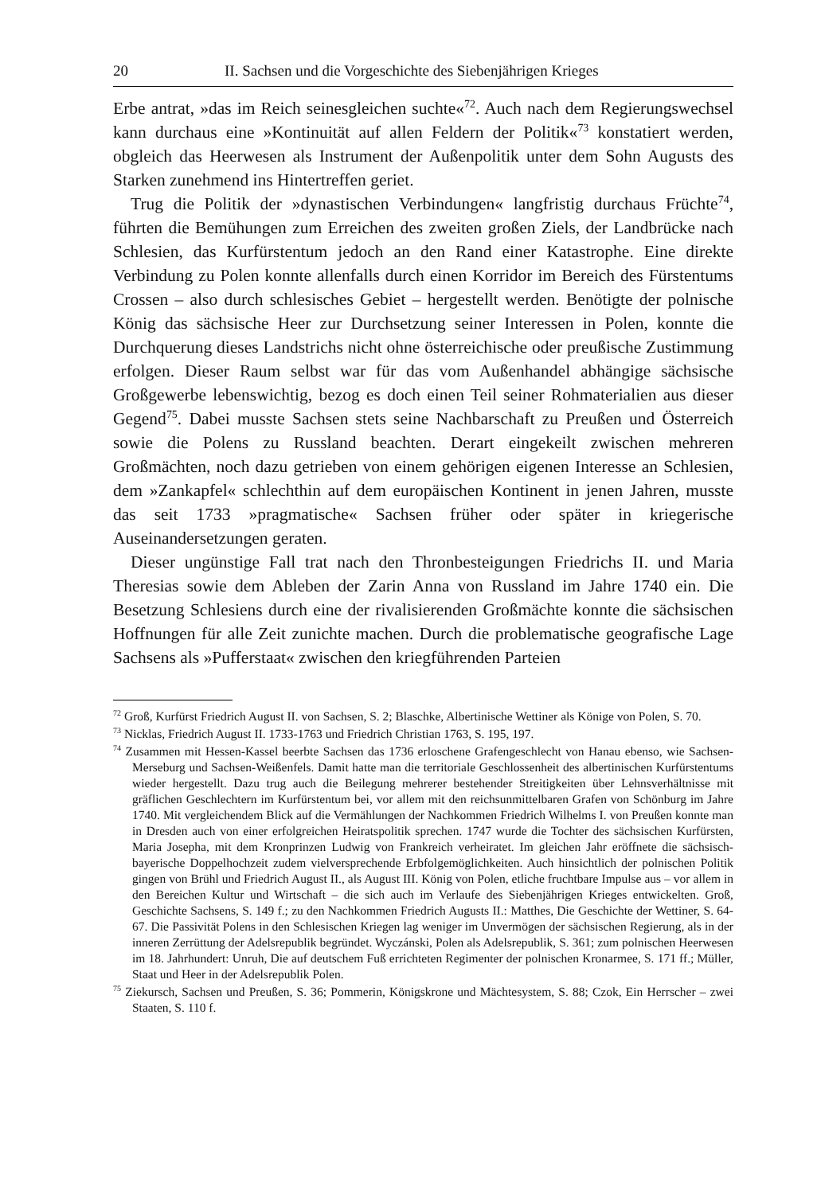20 II. Sachsen und die Vorgeschichte des Siebenjährigen Krieges
Erbe antrat, »das im Reich seinesgleichen suchte«<sup>72</sup>. Auch nach dem Regierungswechsel kann durchaus eine »Kontinuität auf allen Feldern der Politik«<sup>73</sup> konstatiert werden, obgleich das Heerwesen als Instrument der Außenpolitik unter dem Sohn Augusts des Starken zunehmend ins Hintertreffen geriet.
Trug die Politik der »dynastischen Verbindungen« langfristig durchaus Früchte<sup>74</sup>, führten die Bemühungen zum Erreichen des zweiten großen Ziels, der Landbrücke nach Schlesien, das Kurfürstentum jedoch an den Rand einer Katastrophe. Eine direkte Verbindung zu Polen konnte allenfalls durch einen Korridor im Bereich des Fürstentums Crossen – also durch schlesisches Gebiet – hergestellt werden. Benötigte der polnische König das sächsische Heer zur Durchsetzung seiner Interessen in Polen, konnte die Durchquerung dieses Landstrichs nicht ohne österreichische oder preußische Zustimmung erfolgen. Dieser Raum selbst war für das vom Außenhandel abhängige sächsische Großgewerbe lebenswichtig, bezog es doch einen Teil seiner Rohmaterialien aus dieser Gegend<sup>75</sup>. Dabei musste Sachsen stets seine Nachbarschaft zu Preußen und Österreich sowie die Polens zu Russland beachten. Derart eingekeilt zwischen mehreren Großmächten, noch dazu getrieben von einem gehörigen eigenen Interesse an Schlesien, dem »Zankapfel« schlechthin auf dem europäischen Kontinent in jenen Jahren, musste das seit 1733 »pragmatische« Sachsen früher oder später in kriegerische Auseinandersetzungen geraten.
Dieser ungünstige Fall trat nach den Thronbesteigungen Friedrichs II. und Maria Theresias sowie dem Ableben der Zarin Anna von Russland im Jahre 1740 ein. Die Besetzung Schlesiens durch eine der rivalisierenden Großmächte konnte die sächsischen Hoffnungen für alle Zeit zunichte machen. Durch die problematische geografische Lage Sachsens als »Pufferstaat« zwischen den kriegführenden Parteien
<sup>72</sup> Groß, Kurfürst Friedrich August II. von Sachsen, S. 2; Blaschke, Albertinische Wettiner als Könige von Polen, S. 70.
<sup>73</sup> Nicklas, Friedrich August II. 1733-1763 und Friedrich Christian 1763, S. 195, 197.
<sup>74</sup> Zusammen mit Hessen-Kassel beerbte Sachsen das 1736 erloschene Grafengeschlecht von Hanau ebenso, wie Sachsen-Merseburg und Sachsen-Weißenfels. Damit hatte man die territoriale Geschlossenheit des albertinischen Kurfürstentums wieder hergestellt. Dazu trug auch die Beilegung mehrerer bestehender Streitigkeiten über Lehnsverhältnisse mit gräflichen Geschlechtern im Kurfürstentum bei, vor allem mit den reichsunmittelbaren Grafen von Schönburg im Jahre 1740. Mit vergleichendem Blick auf die Vermählungen der Nachkommen Friedrich Wilhelms I. von Preußen konnte man in Dresden auch von einer erfolgreichen Heiratspolitik sprechen. 1747 wurde die Tochter des sächsischen Kurfürsten, Maria Josepha, mit dem Kronprinzen Ludwig von Frankreich verheiratet. Im gleichen Jahr eröffnete die sächsisch-bayerische Doppelhochzeit zudem vielversprechende Erbfolgemöglichkeiten. Auch hinsichtlich der polnischen Politik gingen von Brühl und Friedrich August II., als August III. König von Polen, etliche fruchtbare Impulse aus – vor allem in den Bereichen Kultur und Wirtschaft – die sich auch im Verlaufe des Siebenjährigen Krieges entwickelten. Groß, Geschichte Sachsens, S. 149 f.; zu den Nachkommen Friedrich Augusts II.: Matthes, Die Geschichte der Wettiner, S. 64-67. Die Passivität Polens in den Schlesischen Kriegen lag weniger im Unvermögen der sächsischen Regierung, als in der inneren Zerrüttung der Adelsrepublik begründet. Wyczánski, Polen als Adelsrepublik, S. 361; zum polnischen Heerwesen im 18. Jahrhundert: Unruh, Die auf deutschem Fuß errichteten Regimenter der polnischen Kronarmee, S. 171 ff.; Müller, Staat und Heer in der Adelsrepublik Polen.
<sup>75</sup> Ziekursch, Sachsen und Preußen, S. 36; Pommerin, Königskrone und Mächtesystem, S. 88; Czok, Ein Herrscher – zwei Staaten, S. 110 f.